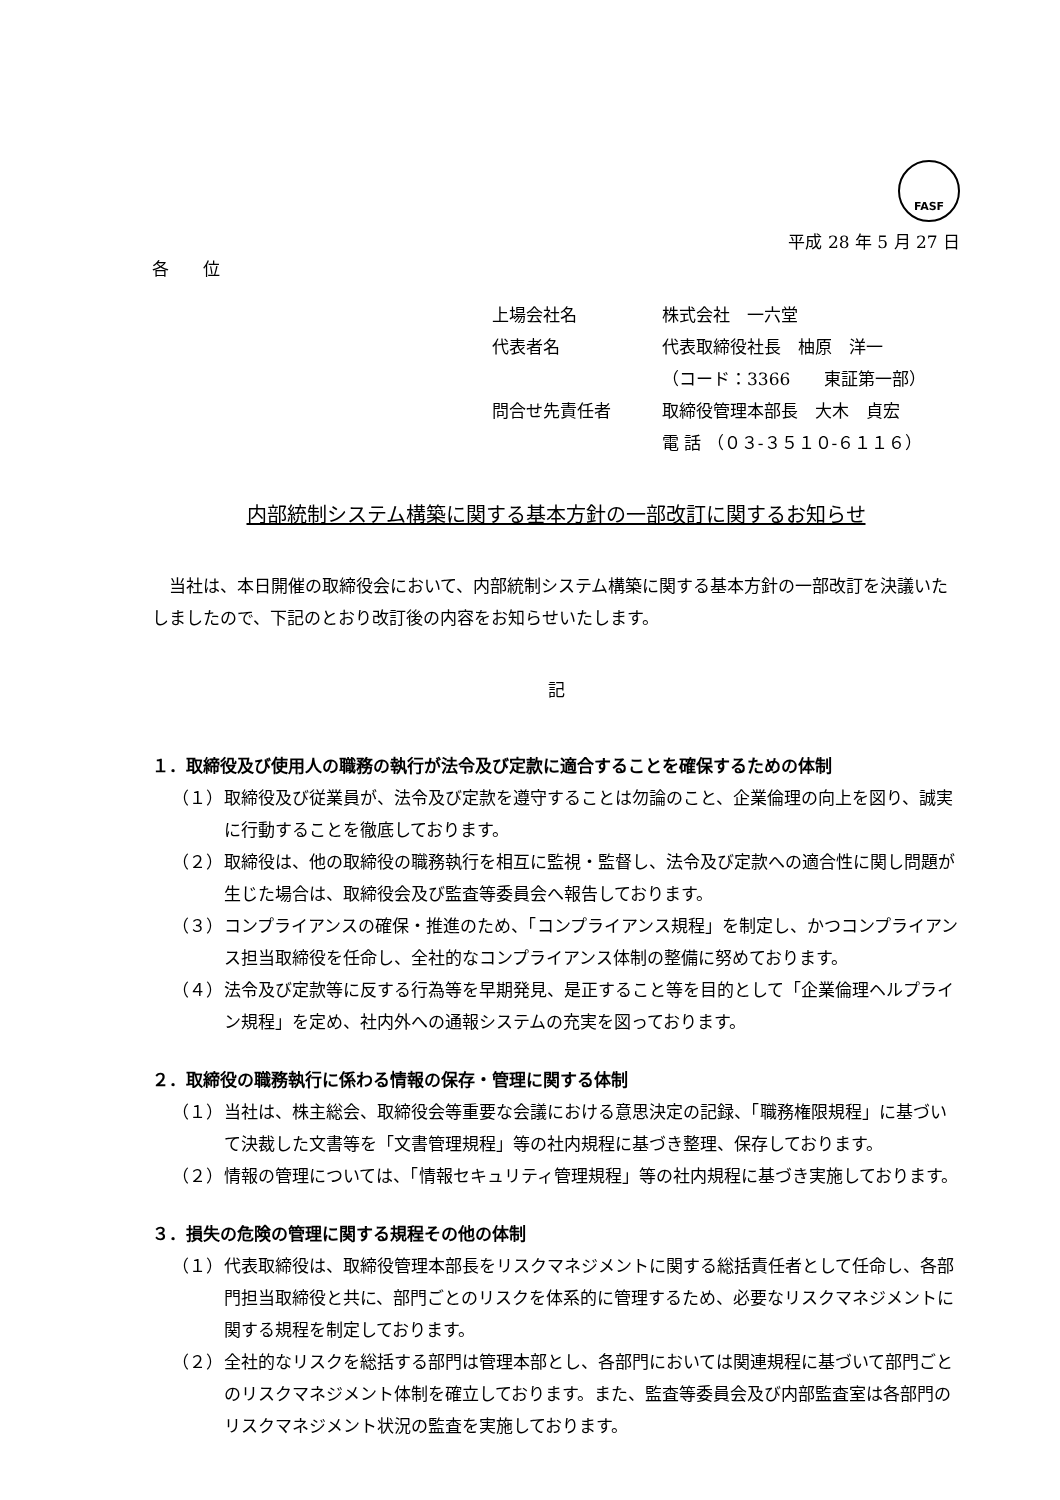FASF
平成 28 年 5 月 27 日
各　　位
上場会社名 株式会社　一六堂
代表者名 代表取締役社長　柚原　洋一
（コード：3366　　東証第一部）
問合せ先責任者 取締役管理本部長　大木　貞宏
電 話 （０３‐３５１０‐６１１６）
内部統制システム構築に関する基本方針の一部改訂に関するお知らせ
　当社は、本日開催の取締役会において、内部統制システム構築に関する基本方針の一部改訂を決議いたしましたので、下記のとおり改訂後の内容をお知らせいたします。
記
１．取締役及び使用人の職務の執行が法令及び定款に適合することを確保するための体制
（１） 取締役及び従業員が、法令及び定款を遵守することは勿論のこと、企業倫理の向上を図り、誠実に行動することを徹底しております。
（２） 取締役は、他の取締役の職務執行を相互に監視・監督し、法令及び定款への適合性に関し問題が生じた場合は、取締役会及び監査等委員会へ報告しております。
（３） コンプライアンスの確保・推進のため、「コンプライアンス規程」を制定し、かつコンプライアンス担当取締役を任命し、全社的なコンプライアンス体制の整備に努めております。
（４） 法令及び定款等に反する行為等を早期発見、是正すること等を目的として「企業倫理ヘルプライン規程」を定め、社内外への通報システムの充実を図っております。
２．取締役の職務執行に係わる情報の保存・管理に関する体制
（１） 当社は、株主総会、取締役会等重要な会議における意思決定の記録、「職務権限規程」に基づいて決裁した文書等を「文書管理規程」等の社内規程に基づき整理、保存しております。
（２） 情報の管理については、「情報セキュリティ管理規程」等の社内規程に基づき実施しております。
３．損失の危険の管理に関する規程その他の体制
（１） 代表取締役は、取締役管理本部長をリスクマネジメントに関する総括責任者として任命し、各部門担当取締役と共に、部門ごとのリスクを体系的に管理するため、必要なリスクマネジメントに関する規程を制定しております。
（２） 全社的なリスクを総括する部門は管理本部とし、各部門においては関連規程に基づいて部門ごとのリスクマネジメント体制を確立しております。また、監査等委員会及び内部監査室は各部門のリスクマネジメント状況の監査を実施しております。